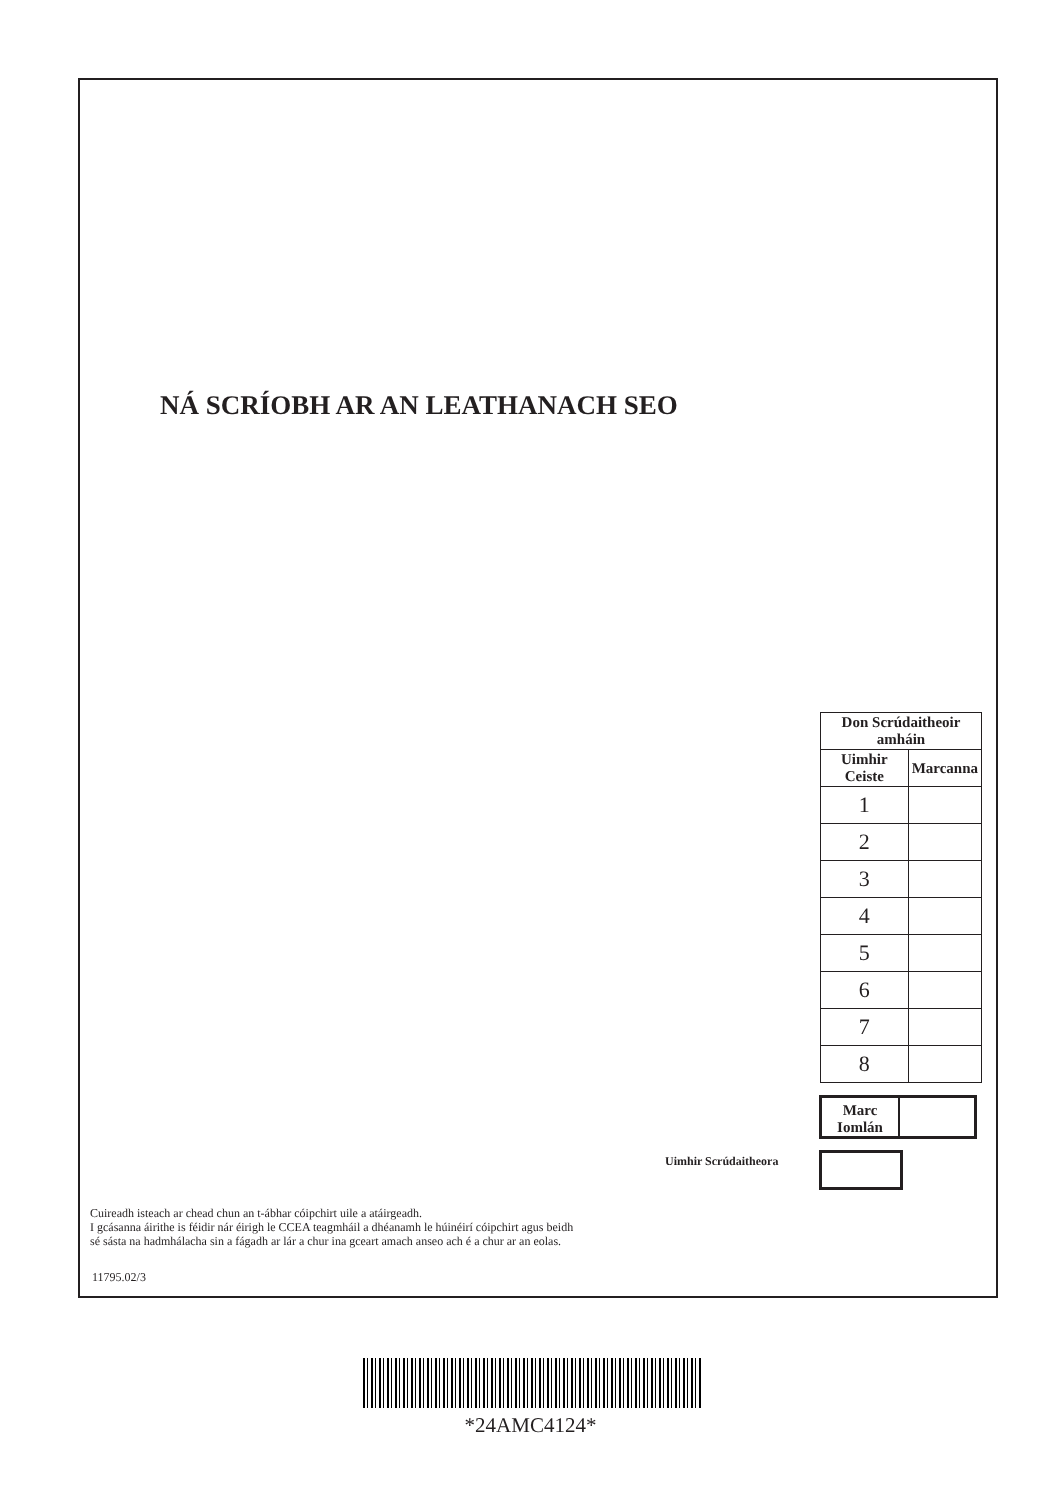NÁ SCRÍOBH AR AN LEATHANACH SEO
| Don Scrúdaitheoir amháin | |
| --- | --- |
| Uimhir Ceiste | Marcanna |
| 1 | |
| 2 | |
| 3 | |
| 4 | |
| 5 | |
| 6 | |
| 7 | |
| 8 | |
Marc Iomlán
Uimhir Scrúdaitheora
Cuireadh isteach ar chead chun an t-ábhar cóipchirt uile a atáirgeadh.
I gcásanna áirithe is féidir nár éirigh le CCEA teagmháil a dhéanamh le húinéirí cóipchirt agus beidh
sé sásta na hadmhálacha sin a fágadh ar lár a chur ina gceart amach anseo ach é a chur ar an eolas.
11795.02/3
*24AMC4124*